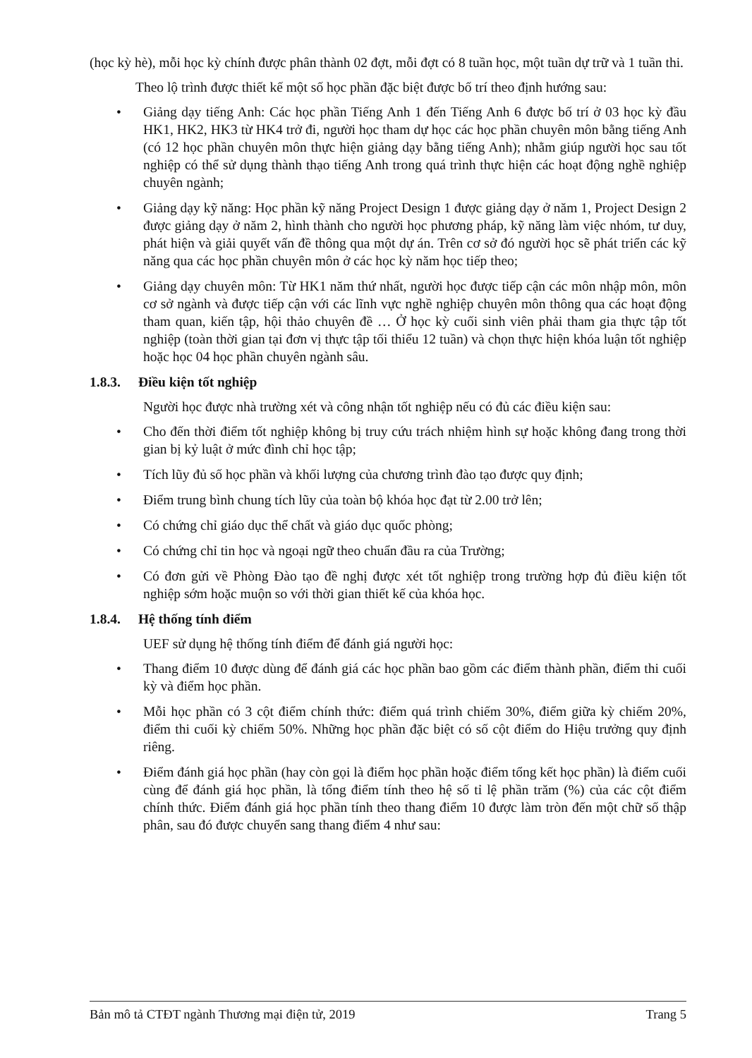(học kỳ hè), mỗi học kỳ chính được phân thành 02 đợt, mỗi đợt có 8 tuần học, một tuần dự trữ và 1 tuần thi.
Theo lộ trình được thiết kế một số học phần đặc biệt được bố trí theo định hướng sau:
• Giảng dạy tiếng Anh: Các học phần Tiếng Anh 1 đến Tiếng Anh 6 được bố trí ở 03 học kỳ đầu HK1, HK2, HK3 từ HK4 trở đi, người học tham dự học các học phần chuyên môn bằng tiếng Anh (có 12 học phần chuyên môn thực hiện giảng dạy bằng tiếng Anh); nhằm giúp người học sau tốt nghiệp có thể sử dụng thành thạo tiếng Anh trong quá trình thực hiện các hoạt động nghề nghiệp chuyên ngành;
• Giảng dạy kỹ năng: Học phần kỹ năng Project Design 1 được giảng dạy ở năm 1, Project Design 2 được giảng dạy ở năm 2, hình thành cho người học phương pháp, kỹ năng làm việc nhóm, tư duy, phát hiện và giải quyết vấn đề thông qua một dự án. Trên cơ sở đó người học sẽ phát triển các kỹ năng qua các học phần chuyên môn ở các học kỳ năm học tiếp theo;
• Giảng dạy chuyên môn: Từ HK1 năm thứ nhất, người học được tiếp cận các môn nhập môn, môn cơ sở ngành và được tiếp cận với các lĩnh vực nghề nghiệp chuyên môn thông qua các hoạt động tham quan, kiến tập, hội thảo chuyên đề … Ở học kỳ cuối sinh viên phải tham gia thực tập tốt nghiệp (toàn thời gian tại đơn vị thực tập tối thiểu 12 tuần) và chọn thực hiện khóa luận tốt nghiệp hoặc học 04 học phần chuyên ngành sâu.
1.8.3. Điều kiện tốt nghiệp
Người học được nhà trường xét và công nhận tốt nghiệp nếu có đủ các điều kiện sau:
• Cho đến thời điểm tốt nghiệp không bị truy cứu trách nhiệm hình sự hoặc không đang trong thời gian bị kỷ luật ở mức đình chỉ học tập;
• Tích lũy đủ số học phần và khối lượng của chương trình đào tạo được quy định;
• Điểm trung bình chung tích lũy của toàn bộ khóa học đạt từ 2.00 trở lên;
• Có chứng chỉ giáo dục thể chất và giáo dục quốc phòng;
• Có chứng chỉ tin học và ngoại ngữ theo chuẩn đầu ra của Trường;
• Có đơn gửi về Phòng Đào tạo đề nghị được xét tốt nghiệp trong trường hợp đủ điều kiện tốt nghiệp sớm hoặc muộn so với thời gian thiết kế của khóa học.
1.8.4. Hệ thống tính điểm
UEF sử dụng hệ thống tính điểm để đánh giá người học:
• Thang điểm 10 được dùng để đánh giá các học phần bao gồm các điểm thành phần, điểm thi cuối kỳ và điểm học phần.
• Mỗi học phần có 3 cột điểm chính thức: điểm quá trình chiếm 30%, điểm giữa kỳ chiếm 20%, điểm thi cuối kỳ chiếm 50%. Những học phần đặc biệt có số cột điểm do Hiệu trưởng quy định riêng.
• Điểm đánh giá học phần (hay còn gọi là điểm học phần hoặc điểm tổng kết học phần) là điểm cuối cùng để đánh giá học phần, là tổng điểm tính theo hệ số tỉ lệ phần trăm (%) của các cột điểm chính thức. Điểm đánh giá học phần tính theo thang điểm 10 được làm tròn đến một chữ số thập phân, sau đó được chuyển sang thang điểm 4 như sau:
Bản mô tả CTĐT ngành Thương mại điện tử, 2019 Trang 5